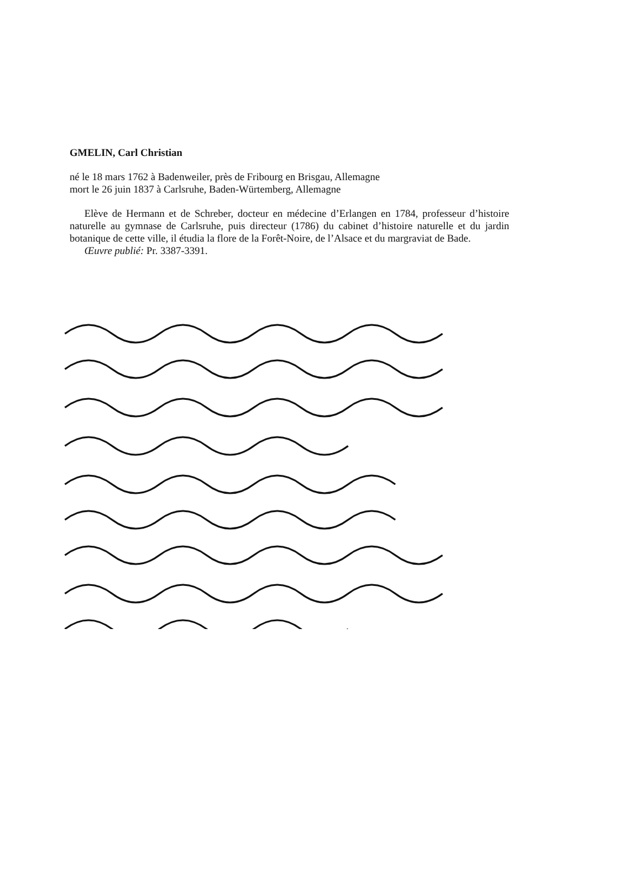GMELIN, Carl Christian
né le 18 mars 1762 à Badenweiler, près de Fribourg en Brisgau, Allemagne
mort le 26 juin 1837 à Carlsruhe, Baden-Würtemberg, Allemagne
Elève de Hermann et de Schreber, docteur en médecine d’Erlangen en 1784, professeur d’histoire naturelle au gymnase de Carlsruhe, puis directeur (1786) du cabinet d’histoire naturelle et du jardin botanique de cette ville, il étudia la flore de la Forêt-Noire, de l’Alsace et du margraviat de Bade.
Œuvre publié: Pr. 3387-3391.